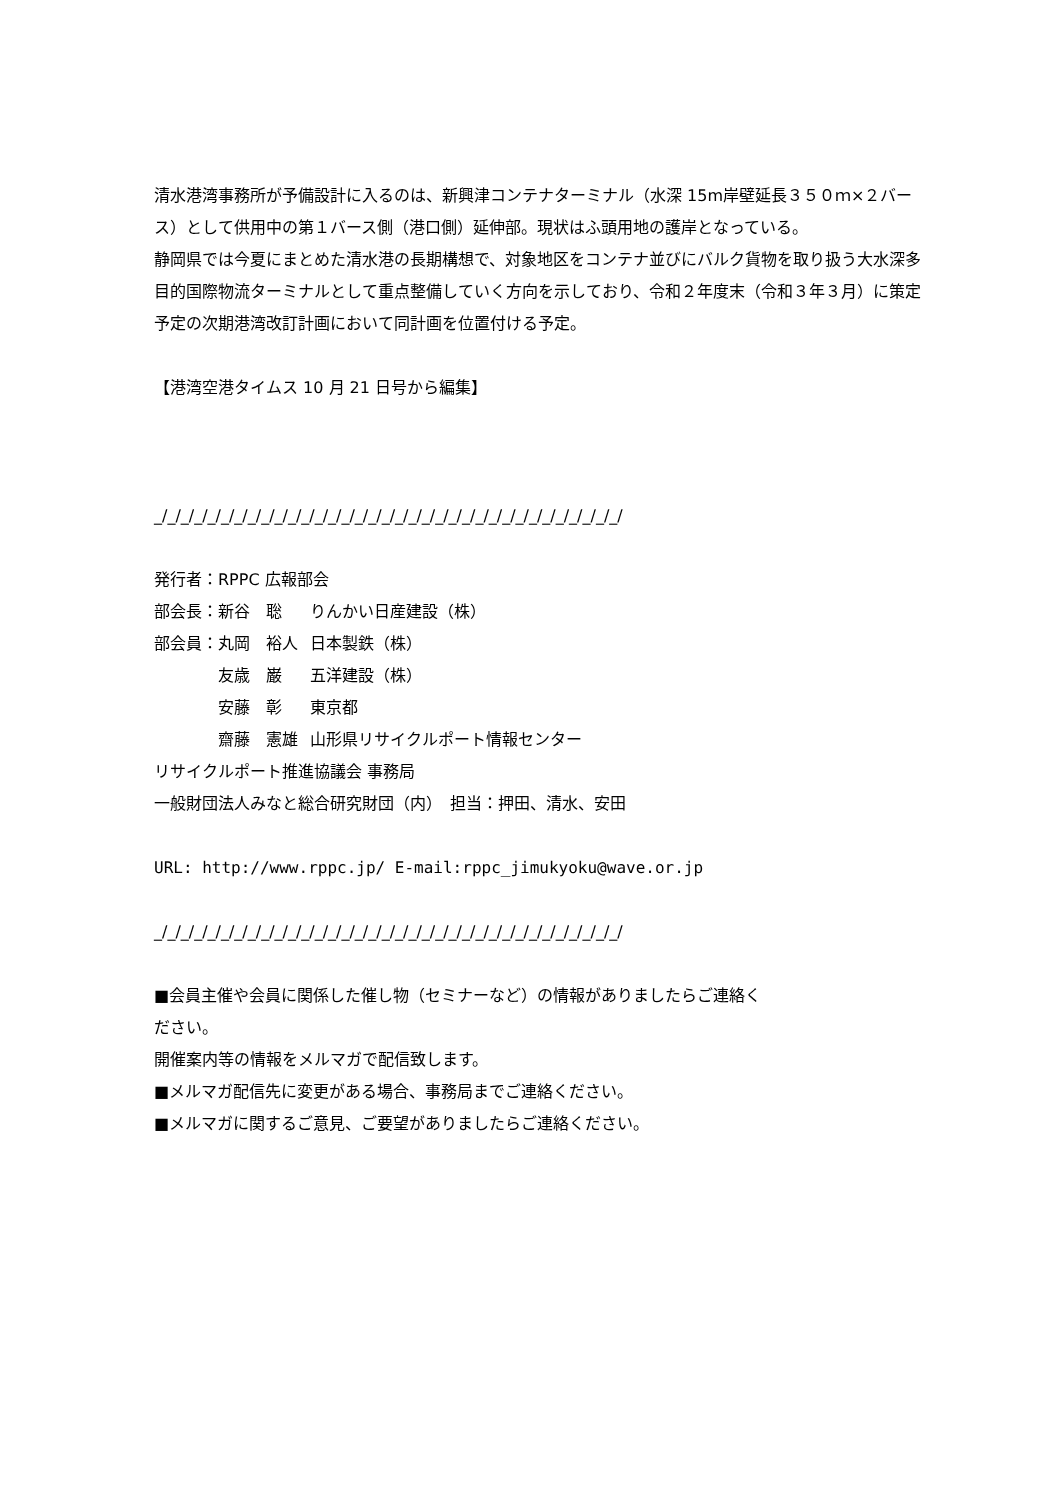清水港湾事務所が予備設計に入るのは、新興津コンテナターミナル（水深 15m岸壁延長３５０ｍ×２バース）として供用中の第１バース側（港口側）延伸部。現状はふ頭用地の護岸となっている。
静岡県では今夏にまとめた清水港の長期構想で、対象地区をコンテナ並びにバルク貨物を取り扱う大水深多目的国際物流ターミナルとして重点整備していく方向を示しており、令和２年度末（令和３年３月）に策定予定の次期港湾改訂計画において同計画を位置付ける予定。
【港湾空港タイムス 10 月 21 日号から編集】
_/_/_/_/_/_/_/_/_/_/_/_/_/_/_/_/_/_/_/_/_/_/_/_/_/_/_/_/_/_/_/_/_/_/_/
発行者：RPPC 広報部会
| 部会長：新谷 聡 | りんかい日産建設（株） |
| 部会員：丸岡 裕人 | 日本製鉄（株） |
| 友歳 巌 | 五洋建設（株） |
| 安藤 彰 | 東京都 |
| 齋藤 憲雄 | 山形県リサイクルポート情報センター |
リサイクルポート推進協議会 事務局
一般財団法人みなと総合研究財団（内）　担当：押田、清水、安田
URL: http://www.rppc.jp/ E-mail:rppc_jimukyoku@wave.or.jp
_/_/_/_/_/_/_/_/_/_/_/_/_/_/_/_/_/_/_/_/_/_/_/_/_/_/_/_/_/_/_/_/_/_/_/
■会員主催や会員に関係した催し物（セミナーなど）の情報がありましたらご連絡く
ださい。
開催案内等の情報をメルマガで配信致します。
■メルマガ配信先に変更がある場合、事務局までご連絡ください。
■メルマガに関するご意見、ご要望がありましたらご連絡ください。